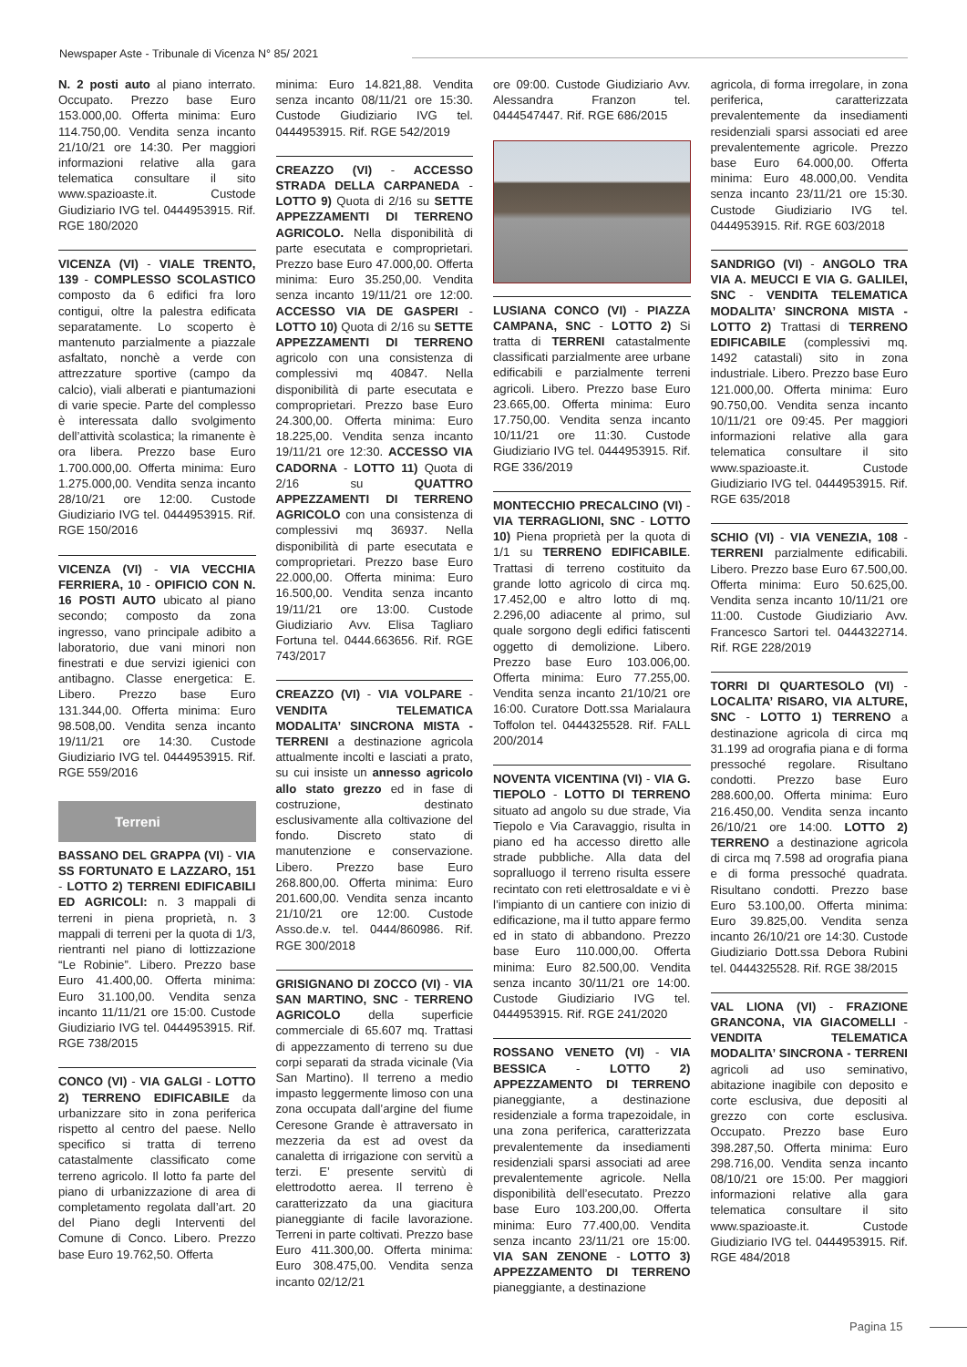Newspaper Aste - Tribunale di Vicenza N° 85/ 2021
N. 2 posti auto al piano interrato. Occupato. Prezzo base Euro 153.000,00. Offerta minima: Euro 114.750,00. Vendita senza incanto 21/10/21 ore 14:30. Per maggiori informazioni relative alla gara telematica consultare il sito www.spazioaste.it. Custode Giudiziario IVG tel. 0444953915. Rif. RGE 180/2020
VICENZA (VI) - VIALE TRENTO, 139 - COMPLESSO SCOLASTICO composto da 6 edifici fra loro contigui, oltre la palestra edificata separatamente. Lo scoperto è mantenuto parzialmente a piazzale asfaltato, nonchè a verde con attrezzature sportive (campo da calcio), viali alberati e piantumazioni di varie specie. Parte del complesso è interessata dallo svolgimento dell’attività scolastica; la rimanente è ora libera. Prezzo base Euro 1.700.000,00. Offerta minima: Euro 1.275.000,00. Vendita senza incanto 28/10/21 ore 12:00. Custode Giudiziario IVG tel. 0444953915. Rif. RGE 150/2016
VICENZA (VI) - VIA VECCHIA FERRIERA, 10 - OPIFICIO CON N. 16 POSTI AUTO ubicato al piano secondo; composto da zona ingresso, vano principale adibito a laboratorio, due vani minori non finestrati e due servizi igienici con antibagno. Classe energetica: E. Libero. Prezzo base Euro 131.344,00. Offerta minima: Euro 98.508,00. Vendita senza incanto 19/11/21 ore 14:30. Custode Giudiziario IVG tel. 0444953915. Rif. RGE 559/2016
Terreni
BASSANO DEL GRAPPA (VI) - VIA SS FORTUNATO E LAZZARO, 151 - LOTTO 2) TERRENI EDIFICABILI ED AGRICOLI: n. 3 mappali di terreni in piena proprietà, n. 3 mappali di terreni per la quota di 1/3, rientranti nel piano di lottizzazione “Le Robinie”. Libero. Prezzo base Euro 41.400,00. Offerta minima: Euro 31.100,00. Vendita senza incanto 11/11/21 ore 15:00. Custode Giudiziario IVG tel. 0444953915. Rif. RGE 738/2015
CONCO (VI) - VIA GALGI - LOTTO 2) TERRENO EDIFICABILE da urbanizzare sito in zona periferica rispetto al centro del paese. Nello specifico si tratta di terreno catastalmente classificato come terreno agricolo. Il lotto fa parte del piano di urbanizzazione di area di completamento regolata dall’art. 20 del Piano degli Interventi del Comune di Conco. Libero. Prezzo base Euro 19.762,50. Offerta
minima: Euro 14.821,88. Vendita senza incanto 08/11/21 ore 15:30. Custode Giudiziario IVG tel. 0444953915. Rif. RGE 542/2019
CREAZZO (VI) - ACCESSO STRADA DELLA CARPANEDA - LOTTO 9) Quota di 2/16 su SETTE APPEZZAMENTI DI TERRENO AGRICOLO. Nella disponibilità di parte esecutata e comproprietari. Prezzo base Euro 47.000,00. Offerta minima: Euro 35.250,00. Vendita senza incanto 19/11/21 ore 12:00. ACCESSO VIA DE GASPERI - LOTTO 10) Quota di 2/16 su SETTE APPEZZAMENTI DI TERRENO agricolo con una consistenza di complessivi mq 40847. Nella disponibilità di parte esecutata e comproprietari. Prezzo base Euro 24.300,00. Offerta minima: Euro 18.225,00. Vendita senza incanto 19/11/21 ore 12:30. ACCESSO VIA CADORNA - LOTTO 11) Quota di 2/16 su QUATTRO APPEZZAMENTI DI TERRENO AGRICOLO con una consistenza di complessivi mq 36937. Nella disponibilità di parte esecutata e comproprietari. Prezzo base Euro 22.000,00. Offerta minima: Euro 16.500,00. Vendita senza incanto 19/11/21 ore 13:00. Custode Giudiziario Avv. Elisa Tagliaro Fortuna tel. 0444.663656. Rif. RGE 743/2017
CREAZZO (VI) - VIA VOLPARE - VENDITA TELEMATICA MODALITA’ SINCRONA MISTA - TERRENI a destinazione agricola attualmente incolti e lasciati a prato, su cui insiste un annesso agricolo allo stato grezzo ed in fase di costruzione, destinato esclusivamente alla coltivazione del fondo. Discreto stato di manutenzione e conservazione. Libero. Prezzo base Euro 268.800,00. Offerta minima: Euro 201.600,00. Vendita senza incanto 21/10/21 ore 12:00. Custode Asso.de.v. tel. 0444/860986. Rif. RGE 300/2018
GRISIGNANO DI ZOCCO (VI) - VIA SAN MARTINO, SNC - TERRENO AGRICOLO della superficie commerciale di 65.607 mq. Trattasi di appezzamento di terreno su due corpi separati da strada vicinale (Via San Martino). Il terreno a medio impasto leggermente limoso con una zona occupata dall’argine del fiume Ceresone Grande è attraversato in mezzeria da est ad ovest da canaletta di irrigazione con servitù a terzi. E’ presente servitù di elettrodotto aerea. Il terreno è caratterizzato da una giacitura pianeggiante di facile lavorazione. Terreni in parte coltivati. Prezzo base Euro 411.300,00. Offerta minima: Euro 308.475,00. Vendita senza incanto 02/12/21
ore 09:00. Custode Giudiziario Avv. Alessandra Franzon tel. 0444547447. Rif. RGE 686/2015
LUSIANA CONCO (VI) - PIAZZA CAMPANA, SNC - LOTTO 2) Si tratta di TERRENI catastalmente classificati parzialmente aree urbane edificabili e parzialmente terreni agricoli. Libero. Prezzo base Euro 23.665,00. Offerta minima: Euro 17.750,00. Vendita senza incanto 10/11/21 ore 11:30. Custode Giudiziario IVG tel. 0444953915. Rif. RGE 336/2019
MONTECCHIO PRECALCINO (VI) - VIA TERRAGLIONI, SNC - LOTTO 10) Piena proprietà per la quota di 1/1 su TERRENO EDIFICABILE. Trattasi di terreno costituito da grande lotto agricolo di circa mq. 17.452,00 e altro lotto di mq. 2.296,00 adiacente al primo, sul quale sorgono degli edifici fatiscenti oggetto di demolizione. Libero. Prezzo base Euro 103.006,00. Offerta minima: Euro 77.255,00. Vendita senza incanto 21/10/21 ore 16:00. Curatore Dott.ssa Marialaura Toffolon tel. 0444325528. Rif. FALL 200/2014
NOVENTA VICENTINA (VI) - VIA G. TIEPOLO - LOTTO DI TERRENO situato ad angolo su due strade, Via Tiepolo e Via Caravaggio, risulta in piano ed ha accesso diretto alle strade pubbliche. Alla data del sopralluogo il terreno risulta essere recintato con reti elettrosaldate e vi è l’impianto di un cantiere con inizio di edificazione, ma il tutto appare fermo ed in stato di abbandono. Prezzo base Euro 110.000,00. Offerta minima: Euro 82.500,00. Vendita senza incanto 30/11/21 ore 14:00. Custode Giudiziario IVG tel. 0444953915. Rif. RGE 241/2020
ROSSANO VENETO (VI) - VIA BESSICA - LOTTO 2) APPEZZAMENTO DI TERRENO pianeggiante, a destinazione residenziale a forma trapezoidale, in una zona periferica, caratterizzata prevalentemente da insediamenti residenziali sparsi associati ad aree prevalentemente agricole. Nella disponibilità dell’esecutato. Prezzo base Euro 103.200,00. Offerta minima: Euro 77.400,00. Vendita senza incanto 23/11/21 ore 15:00. VIA SAN ZENONE - LOTTO 3) APPEZZAMENTO DI TERRENO pianeggiante, a destinazione
agricola, di forma irregolare, in zona periferica, caratterizzata prevalentemente da insediamenti residenziali sparsi associati ed aree prevalentemente agricole. Prezzo base Euro 64.000,00. Offerta minima: Euro 48.000,00. Vendita senza incanto 23/11/21 ore 15:30. Custode Giudiziario IVG tel. 0444953915. Rif. RGE 603/2018
SANDRIGO (VI) - ANGOLO TRA VIA A. MEUCCI E VIA G. GALILEI, SNC - VENDITA TELEMATICA MODALITA’ SINCRONA MISTA - LOTTO 2) Trattasi di TERRENO EDIFICABILE (complessivi mq. 1492 catastali) sito in zona industriale. Libero. Prezzo base Euro 121.000,00. Offerta minima: Euro 90.750,00. Vendita senza incanto 10/11/21 ore 09:45. Per maggiori informazioni relative alla gara telematica consultare il sito www.spazioaste.it. Custode Giudiziario IVG tel. 0444953915. Rif. RGE 635/2018
SCHIO (VI) - VIA VENEZIA, 108 - TERRENI parzialmente edificabili. Libero. Prezzo base Euro 67.500,00. Offerta minima: Euro 50.625,00. Vendita senza incanto 10/11/21 ore 11:00. Custode Giudiziario Avv. Francesco Sartori tel. 0444322714. Rif. RGE 228/2019
TORRI DI QUARTESOLO (VI) - LOCALITA’ RISARO, VIA ALTURE, SNC - LOTTO 1) TERRENO a destinazione agricola di circa mq 31.199 ad orografia piana e di forma pressoché regolare. Risultano condotti. Prezzo base Euro 288.600,00. Offerta minima: Euro 216.450,00. Vendita senza incanto 26/10/21 ore 14:00. LOTTO 2) TERRENO a destinazione agricola di circa mq 7.598 ad orografia piana e di forma pressoché quadrata. Risultano condotti. Prezzo base Euro 53.100,00. Offerta minima: Euro 39.825,00. Vendita senza incanto 26/10/21 ore 14:30. Custode Giudiziario Dott.ssa Debora Rubini tel. 0444325528. Rif. RGE 38/2015
VAL LIONA (VI) - FRAZIONE GRANCONA, VIA GIACOMELLI - VENDITA TELEMATICA MODALITA’ SINCRONA - TERRENI agricoli ad uso seminativo, abitazione inagibile con deposito e corte esclusiva, due depositi al grezzo con corte esclusiva. Occupato. Prezzo base Euro 398.287,50. Offerta minima: Euro 298.716,00. Vendita senza incanto 08/10/21 ore 15:00. Per maggiori informazioni relative alla gara telematica consultare il sito www.spazioaste.it. Custode Giudiziario IVG tel. 0444953915. Rif. RGE 484/2018
Pagina 15